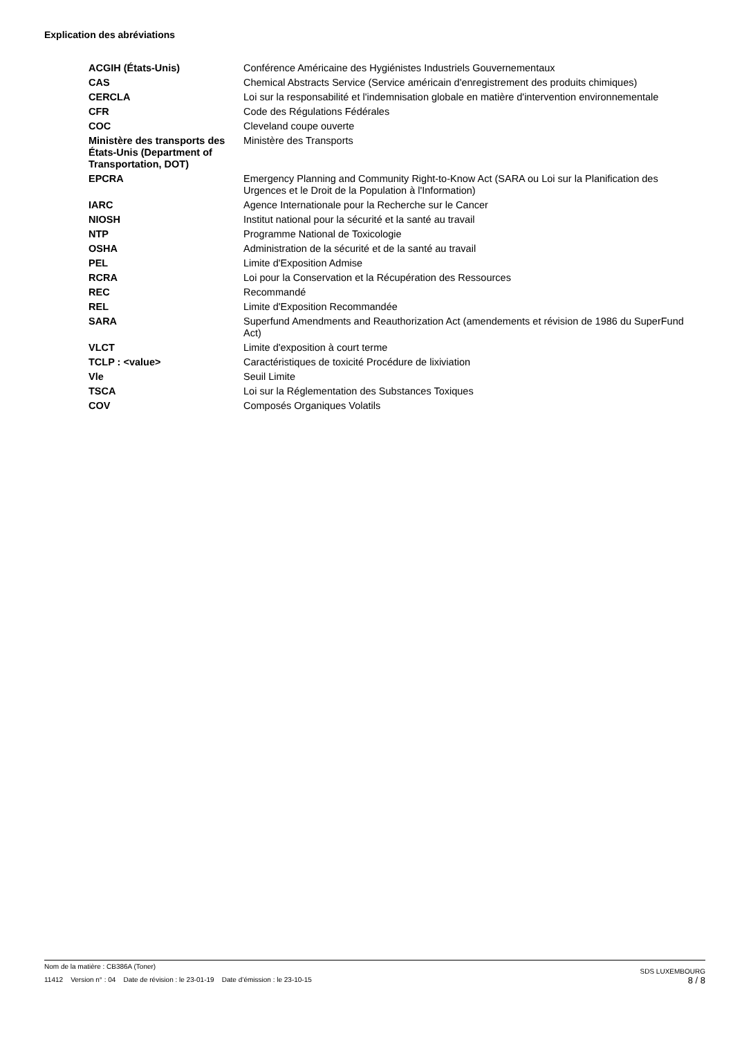Explication des abréviations
| ACGIH (États-Unis) | Conférence Américaine des Hygiénistes Industriels Gouvernementaux |
| CAS | Chemical Abstracts Service (Service américain d'enregistrement des produits chimiques) |
| CERCLA | Loi sur la responsabilité et l'indemnisation globale en matière d'intervention environnementale |
| CFR | Code des Régulations Fédérales |
| COC | Cleveland coupe ouverte |
| Ministère des transports des États-Unis (Department of Transportation, DOT) | Ministère des Transports |
| EPCRA | Emergency Planning and Community Right-to-Know Act (SARA ou Loi sur la Planification des Urgences et le Droit de la Population à l'Information) |
| IARC | Agence Internationale pour la Recherche sur le Cancer |
| NIOSH | Institut national pour la sécurité et la santé au travail |
| NTP | Programme National de Toxicologie |
| OSHA | Administration de la sécurité et de la santé au travail |
| PEL | Limite d'Exposition Admise |
| RCRA | Loi pour la Conservation et la Récupération des Ressources |
| REC | Recommandé |
| REL | Limite d'Exposition Recommandée |
| SARA | Superfund Amendments and Reauthorization Act (amendements et révision de 1986 du SuperFund Act) |
| VLCT | Limite d'exposition à court terme |
| TCLP : <value> | Caractéristiques de toxicité Procédure de lixiviation |
| Vle | Seuil Limite |
| TSCA | Loi sur la Réglementation des Substances Toxiques |
| COV | Composés Organiques Volatils |
Nom de la matière : CB386A (Toner)
11412 Version n° : 04 Date de révision : le 23-01-19 Date d’émission : le 23-10-15
SDS LUXEMBOURG
8 / 8